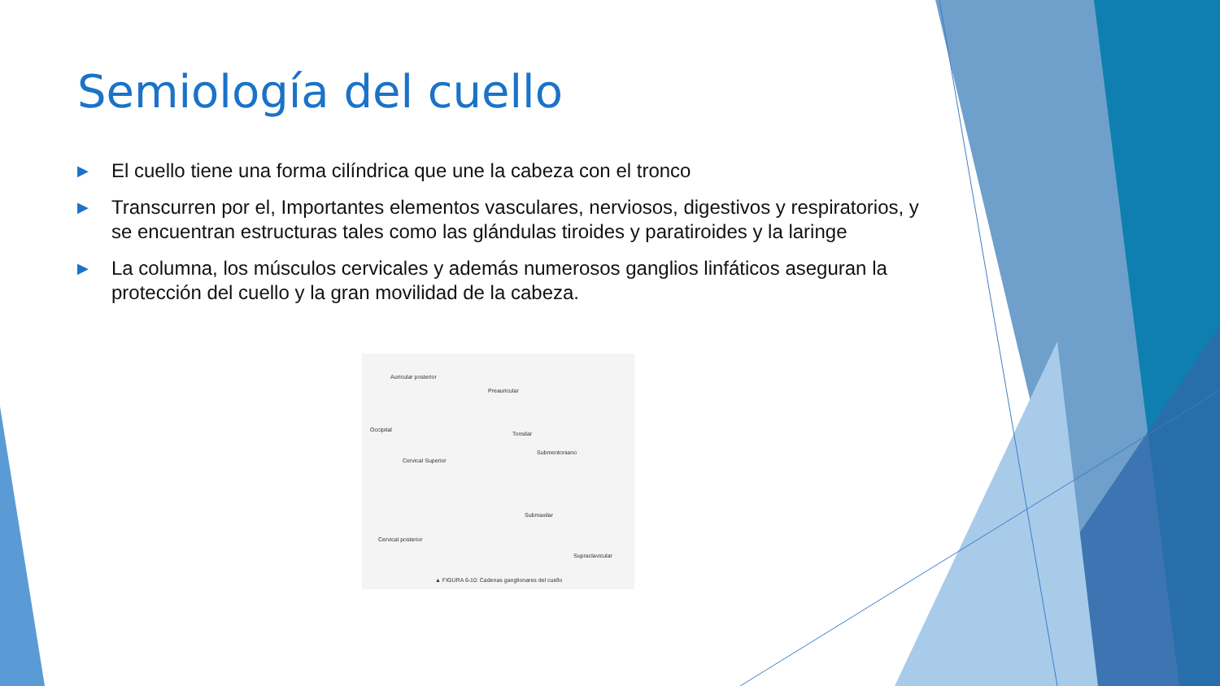Semiología del cuello
▶ El cuello tiene una forma cilíndrica que une la cabeza con el tronco
▶ Transcurren por el, Importantes elementos vasculares, nerviosos, digestivos y respiratorios, y se encuentran estructuras tales como las glándulas tiroides y paratiroides y la laringe
▶ La columna, los músculos cervicales y además numerosos ganglios linfáticos aseguran la protección del cuello y la gran movilidad de la cabeza.
Auricular posterior
Preauricular
Occipital
Tonsilar
Submentoniano
Cervical Superior
Submaxilar
Cervical posterior
Supraclavicular
▲ FIGURA 6-10: Cadenas ganglionares del cuello